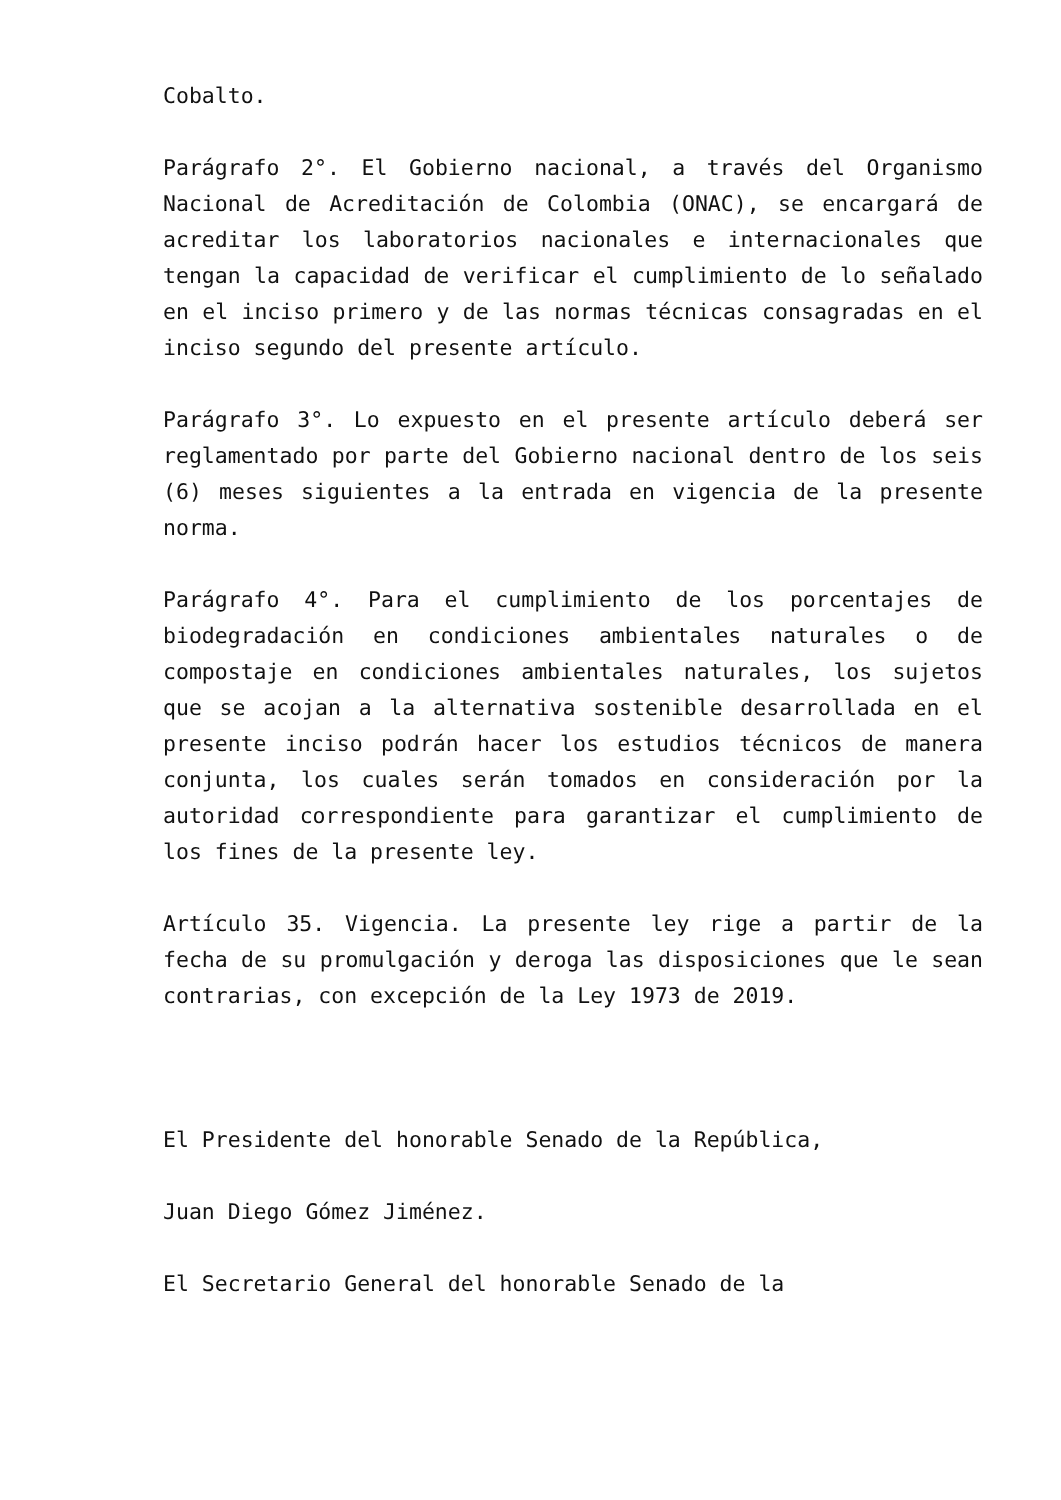Cobalto.
Parágrafo 2°. El Gobierno nacional, a través del Organismo Nacional de Acreditación de Colombia (ONAC), se encargará de acreditar los laboratorios nacionales e internacionales que tengan la capacidad de verificar el cumplimiento de lo señalado en el inciso primero y de las normas técnicas consagradas en el inciso segundo del presente artículo.
Parágrafo 3°. Lo expuesto en el presente artículo deberá ser reglamentado por parte del Gobierno nacional dentro de los seis (6) meses siguientes a la entrada en vigencia de la presente norma.
Parágrafo 4°. Para el cumplimiento de los porcentajes de biodegradación en condiciones ambientales naturales o de compostaje en condiciones ambientales naturales, los sujetos que se acojan a la alternativa sostenible desarrollada en el presente inciso podrán hacer los estudios técnicos de manera conjunta, los cuales serán tomados en consideración por la autoridad correspondiente para garantizar el cumplimiento de los fines de la presente ley.
Artículo 35. Vigencia. La presente ley rige a partir de la fecha de su promulgación y deroga las disposiciones que le sean contrarias, con excepción de la Ley 1973 de 2019.
El Presidente del honorable Senado de la República,
Juan Diego Gómez Jiménez.
El Secretario General del honorable Senado de la